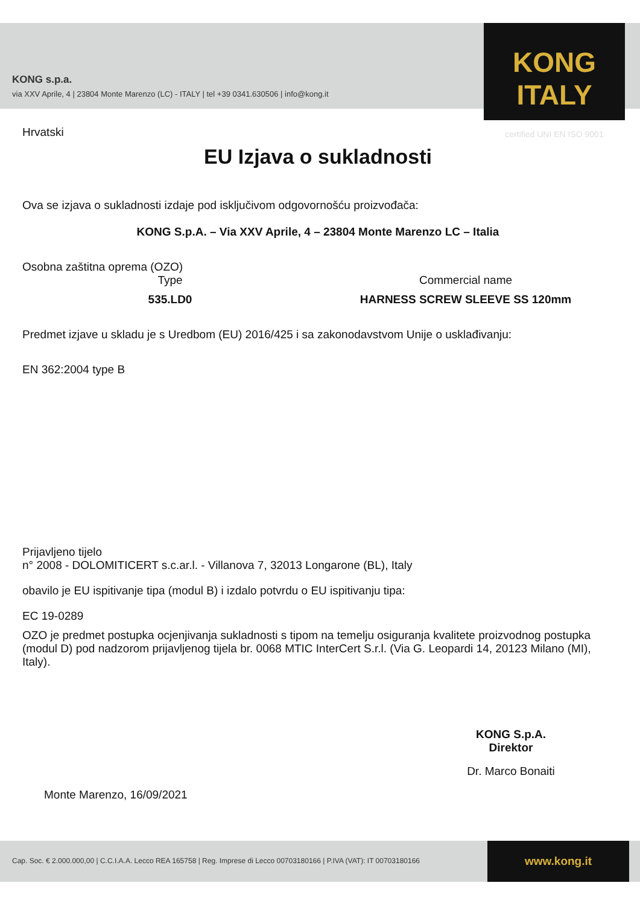KONG s.p.a.
via XXV Aprile, 4 | 23804 Monte Marenzo (LC) - ITALY | tel +39 0341.630506 | info@kong.it
KONG ITALY
certified UNI EN ISO 9001
Hrvatski
EU Izjava o sukladnosti
Ova se izjava o sukladnosti izdaje pod isključivom odgovornošću proizvođača:
KONG S.p.A. – Via XXV Aprile, 4 – 23804 Monte Marenzo LC – Italia
Osobna zaštitna oprema (OZO)
Type
535.LD0
Commercial name
HARNESS SCREW SLEEVE SS 120mm
Predmet izjave u skladu je s Uredbom (EU) 2016/425 i sa zakonodavstvom Unije o usklađivanju:
EN 362:2004 type B
Prijavljeno tijelo
n° 2008 - DOLOMITICERT s.c.ar.l. - Villanova 7, 32013 Longarone (BL), Italy
obavilo je EU ispitivanje tipa (modul B) i izdalo potvrdu o EU ispitivanju tipa:
EC 19-0289
OZO je predmet postupka ocjenjivanja sukladnosti s tipom na temelju osiguranja kvalitete proizvodnog postupka (modul D) pod nadzorom prijavljenog tijela br. 0068 MTIC InterCert S.r.l. (Via G. Leopardi 14, 20123 Milano (MI), Italy).
Monte Marenzo, 16/09/2021
KONG S.p.A.
Direktor
Dr. Marco Bonaiti
Cap. Soc. € 2.000.000,00 | C.C.I.A.A. Lecco REA 165758 | Reg. Imprese di Lecco 00703180166 | P.IVA (VAT): IT 00703180166
www.kong.it